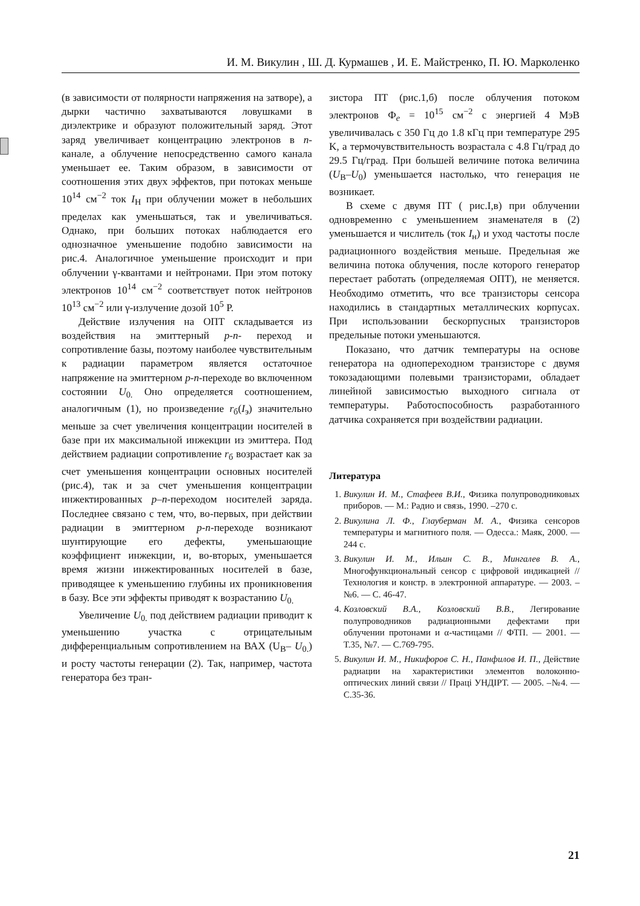И. М. Викулин , Ш. Д. Курмашев , И. Е. Майстренко, П. Ю. Марколенко
(в зависимости от полярности напряжения на затворе), а дырки частично захватываются ловушками в диэлектрике и образуют положительный заряд. Этот заряд увеличивает концентрацию электронов в n-канале, а облучение непосредственно самого канала уменьшает ее. Таким образом, в зависимости от соотношения этих двух эффектов, при потоках меньше 10<sup>14</sup> см<sup>−2</sup> ток I<sub>Н</sub> при облучении может в небольших пределах как уменьшаться, так и увеличиваться. Однако, при больших потоках наблюдается его однозначное уменьшение подобно зависимости на рис.4. Аналогичное уменьшение происходит и при облучении γ-квантами и нейтронами. При этом потоку электронов 10<sup>14</sup> см<sup>−2</sup> соответствует поток нейтронов 10<sup>13</sup> см<sup>−2</sup> или γ-излучение дозой 10<sup>5</sup> Р.
Действие излучения на ОПТ складывается из воздействия на эмиттерный p-n- переход и сопротивление базы, поэтому наиболее чувствительным к радиации параметром является остаточное напряжение на эмиттерном p-n-переходе во включенном состоянии U<sub>0.</sub> Оно определяется соотношением, аналогичным (1), но произведение r<sub>б</sub>(I<sub>э</sub>) значительно меньше за счет увеличения концентрации носителей в базе при их максимальной инжекции из эмиттера. Под действием радиации сопротивление r<sub>б</sub> возрастает как за счет уменьшения концентрации основных носителей (рис.4), так и за счет уменьшения концентрации инжектированных p–n-переходом носителей заряда. Последнее связано с тем, что, во-первых, при действии радиации в эмиттерном p-n-переходе возникают шунтирующие его дефекты, уменьшающие коэффициент инжекции, и, во-вторых, уменьшается время жизни инжектированных носителей в базе, приводящее к уменьшению глубины их проникновения в базу. Все эти эффекты приводят к возрастанию U<sub>0.</sub>
Увеличение U<sub>0.</sub> под действием радиации приводит к уменьшению участка с отрицательным дифференциальным сопротивлением на ВАХ (U<sub>В</sub>– U<sub>0.</sub>) и росту частоты генерации (2). Так, например, частота генератора без тран-
зистора ПТ (рис.1,б) после облучения потоком электронов Ф<sub>e</sub> = 10<sup>15</sup> см<sup>−2</sup> с энергией 4 МэВ увеличивалась с 350 Гц до 1.8 кГц при температуре 295 K, а термочувствительность возрастала с 4.8 Гц/град до 29.5 Гц/град. При большей величине потока величина (U<sub>В</sub>–U<sub>0</sub>) уменьшается настолько, что генерация не возникает.
В схеме с двумя ПТ ( рис.I,в) при облучении одновременно с уменьшением знаменателя в (2) уменьшается и числитель (ток I<sub>н</sub>) и уход частоты после радиационного воздействия меньше. Предельная же величина потока облучения, после которого генератор перестает работать (определяемая ОПТ), не меняется. Необходимо отметить, что все транзисторы сенсора находились в стандартных металлических корпусах. При использовании бескорпусных транзисторов предельные потоки уменьшаются.
Показано, что датчик температуры на основе генератора на однопереходном транзисторе с двумя токозадающими полевыми транзисторами, обладает линейной зависимостью выходного сигнала от температуры. Работоспособность разработанного датчика сохраняется при воздействии радиации.
Литература
1. Викулин И. М., Стафеев В.И., Физика полупроводниковых приборов. — М.: Радио и связь, 1990. –270 с.
2. Викулина Л. Ф., Глауберман М. А., Физика сенсоров температуры и магнитного поля. — Одесса.: Маяк, 2000. — 244 с.
3. Викулин И. М., Ильин С. В., Мингалев В. А., Многофункциональный сенсор с цифровой индикацией // Технология и констр. в электронной аппаратуре. — 2003. – №6. — С. 46-47.
4. Козловский В.А., Козловский В.В., Легирование полупроводников радиационными дефектами при облучении протонами и α-частицами // ФТП. — 2001. — Т.35, №7. — С.769-795.
5. Викулин И. М., Никифоров С. Н., Панфилов И. П., Действие радиации на характеристики элементов волоконно-оптических линий связи // Праці УНДІРТ. — 2005. –№4. — С.35-36.
21